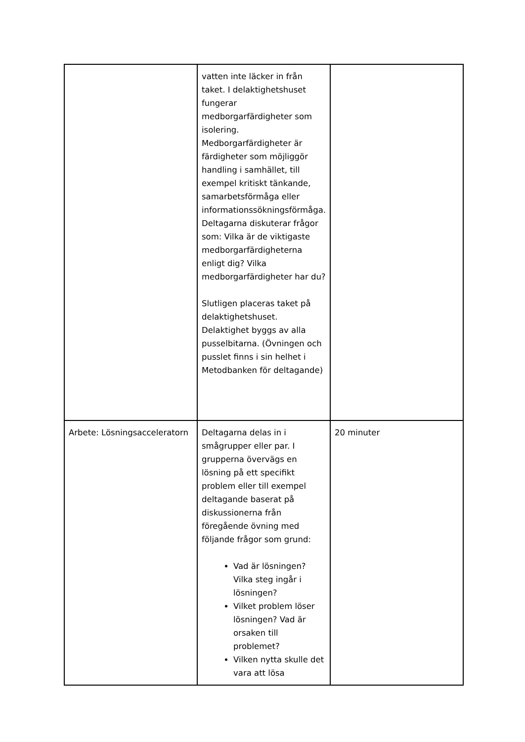| | vatten inte läcker in från taket. I delaktighetshuset fungerar medborgarfärdigheter som isolering. Medborgarfärdigheter är färdigheter som möjliggör handling i samhället, till exempel kritiskt tänkande, samarbetsförmåga eller informationssökningsförmåga. Deltagarna diskuterar frågor som: Vilka är de viktigaste medborgarfärdigheterna enligt dig? Vilka medborgarfärdigheter har du? Slutligen placeras taket på delaktighetshuset. Delaktighet byggs av alla pusselbitarna. (Övningen och pusslet finns i sin helhet i Metodbanken för deltagande) | |
| Arbete: Lösningsacceleratorn | Deltagarna delas in i smågrupper eller par. I grupperna övervägs en lösning på ett specifikt problem eller till exempel deltagande baserat på diskussionerna från föregående övning med följande frågor som grund: Vad är lösningen? Vilka steg ingår i lösningen? Vilket problem löser lösningen? Vad är orsaken till problemet? Vilken nytta skulle det vara att lösa | 20 minuter |